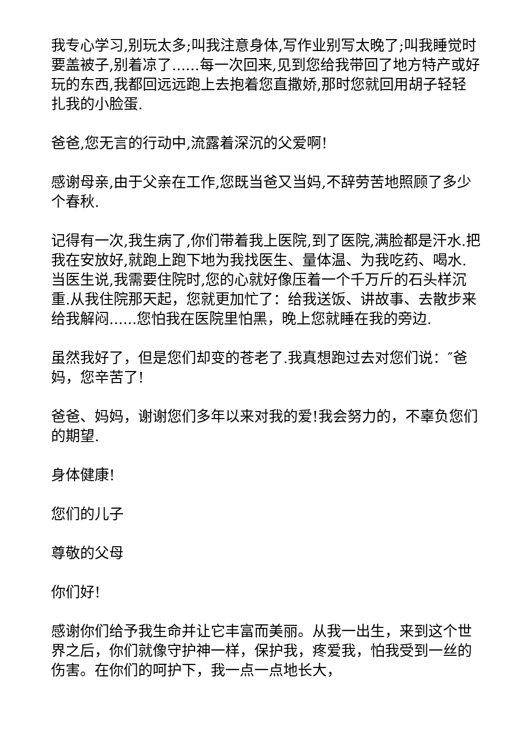我专心学习,别玩太多;叫我注意身体,写作业别写太晚了;叫我睡觉时要盖被子,别着凉了......每一次回来,见到您给我带回了地方特产或好玩的东西,我都回远远跑上去抱着您直撒娇,那时您就回用胡子轻轻扎我的小脸蛋.
爸爸,您无言的行动中,流露着深沉的父爱啊!
感谢母亲,由于父亲在工作,您既当爸又当妈,不辞劳苦地照顾了多少个春秋.
记得有一次,我生病了,你们带着我上医院,到了医院,满脸都是汗水.把我在安放好,就跑上跑下地为我找医生、量体温、为我吃药、喝水.当医生说,我需要住院时,您的心就好像压着一个千万斤的石头样沉重.从我住院那天起，您就更加忙了：给我送饭、讲故事、去散步来给我解闷......您怕我在医院里怕黑，晚上您就睡在我的旁边.
虽然我好了，但是您们却变的苍老了.我真想跑过去对您们说：″爸妈，您辛苦了!
爸爸、妈妈，谢谢您们多年以来对我的爱!我会努力的，不辜负您们的期望.
身体健康!
您们的儿子
尊敬的父母
你们好!
感谢你们给予我生命并让它丰富而美丽。从我一出生，来到这个世界之后，你们就像守护神一样，保护我，疼爱我，怕我受到一丝的伤害。在你们的呵护下，我一点一点地长大，